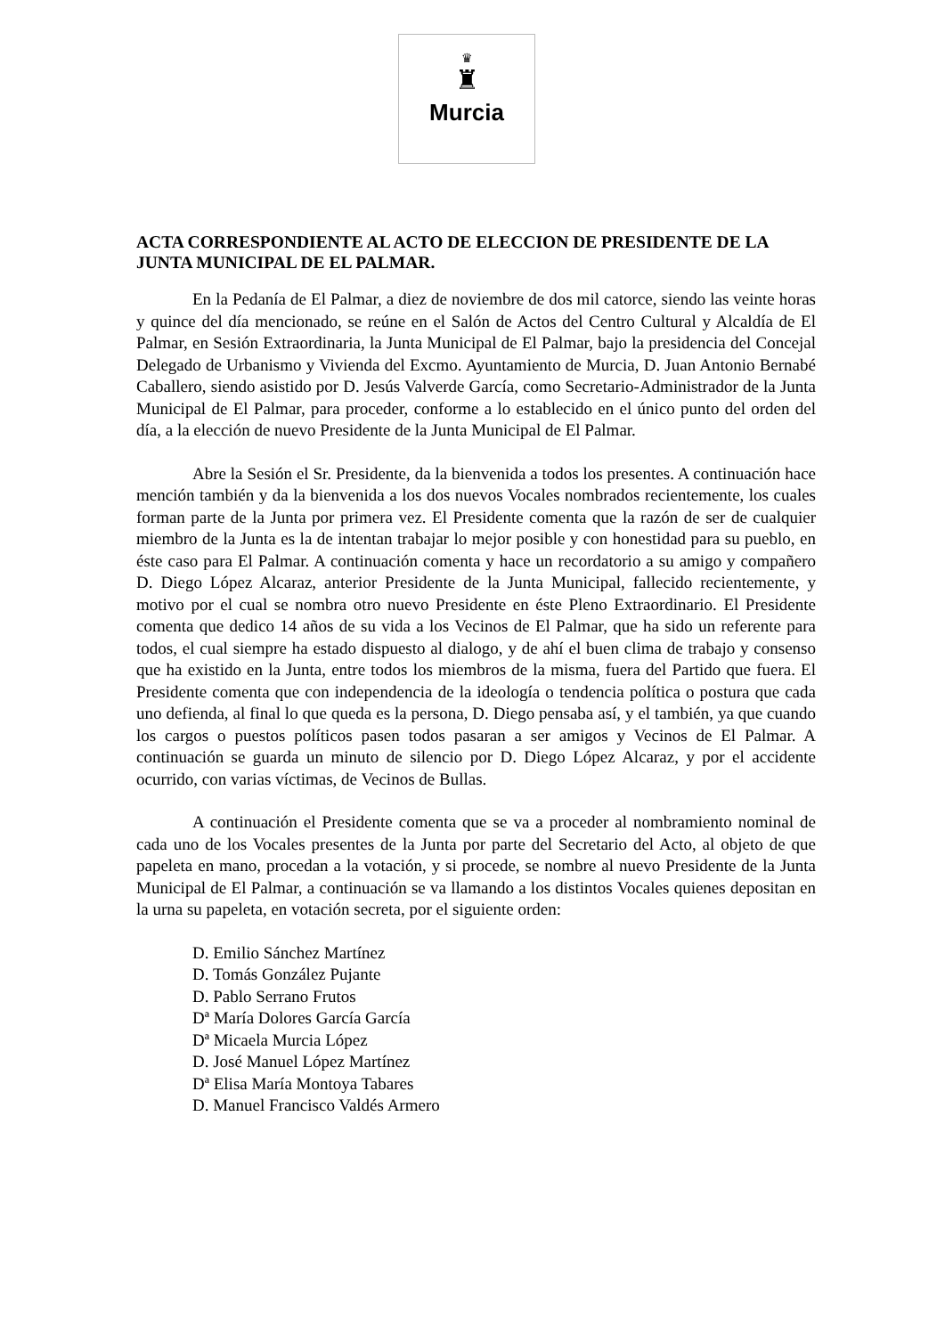♛
♜
Murcia
ACTA CORRESPONDIENTE AL ACTO DE ELECCION DE PRESIDENTE DE LA JUNTA MUNICIPAL DE EL PALMAR.
En la Pedanía de El Palmar, a diez de noviembre de dos mil catorce, siendo las veinte horas y quince del día mencionado, se reúne en el Salón de Actos del Centro Cultural y Alcaldía de El Palmar, en Sesión Extraordinaria, la Junta Municipal de El Palmar, bajo la presidencia del Concejal Delegado de Urbanismo y Vivienda del Excmo. Ayuntamiento de Murcia, D. Juan Antonio Bernabé Caballero, siendo asistido por D. Jesús Valverde García, como Secretario-Administrador de la Junta Municipal de El Palmar, para proceder, conforme a lo establecido en el único punto del orden del día, a la elección de nuevo Presidente de la Junta Municipal de El Palmar.
Abre la Sesión el Sr. Presidente, da la bienvenida a todos los presentes. A continuación hace mención también y da la bienvenida a los dos nuevos Vocales nombrados recientemente, los cuales forman parte de la Junta por primera vez. El Presidente comenta que la razón de ser de cualquier miembro de la Junta es la de intentan trabajar lo mejor posible y con honestidad para su pueblo, en éste caso para El Palmar. A continuación comenta y hace un recordatorio a su amigo y compañero D. Diego López Alcaraz, anterior Presidente de la Junta Municipal, fallecido recientemente, y motivo por el cual se nombra otro nuevo Presidente en éste Pleno Extraordinario. El Presidente comenta que dedico 14 años de su vida a los Vecinos de El Palmar, que ha sido un referente para todos, el cual siempre ha estado dispuesto al dialogo, y de ahí el buen clima de trabajo y consenso que ha existido en la Junta, entre todos los miembros de la misma, fuera del Partido que fuera. El Presidente comenta que con independencia de la ideología o tendencia política o postura que cada uno defienda, al final lo que queda es la persona, D. Diego pensaba así, y el también, ya que cuando los cargos o puestos políticos pasen todos pasaran a ser amigos y Vecinos de El Palmar. A continuación se guarda un minuto de silencio por D. Diego López Alcaraz, y por el accidente ocurrido, con varias víctimas, de Vecinos de Bullas.
A continuación el Presidente comenta que se va a proceder al nombramiento nominal de cada uno de los Vocales presentes de la Junta por parte del Secretario del Acto, al objeto de que papeleta en mano, procedan a la votación, y si procede, se nombre al nuevo Presidente de la Junta Municipal de El Palmar, a continuación se va llamando a los distintos Vocales quienes depositan en la urna su papeleta, en votación secreta, por el siguiente orden:
D. Emilio Sánchez Martínez
D. Tomás González Pujante
D. Pablo Serrano Frutos
Dª María Dolores García García
Dª Micaela Murcia López
D. José Manuel López Martínez
Dª Elisa María Montoya Tabares
D. Manuel Francisco Valdés Armero